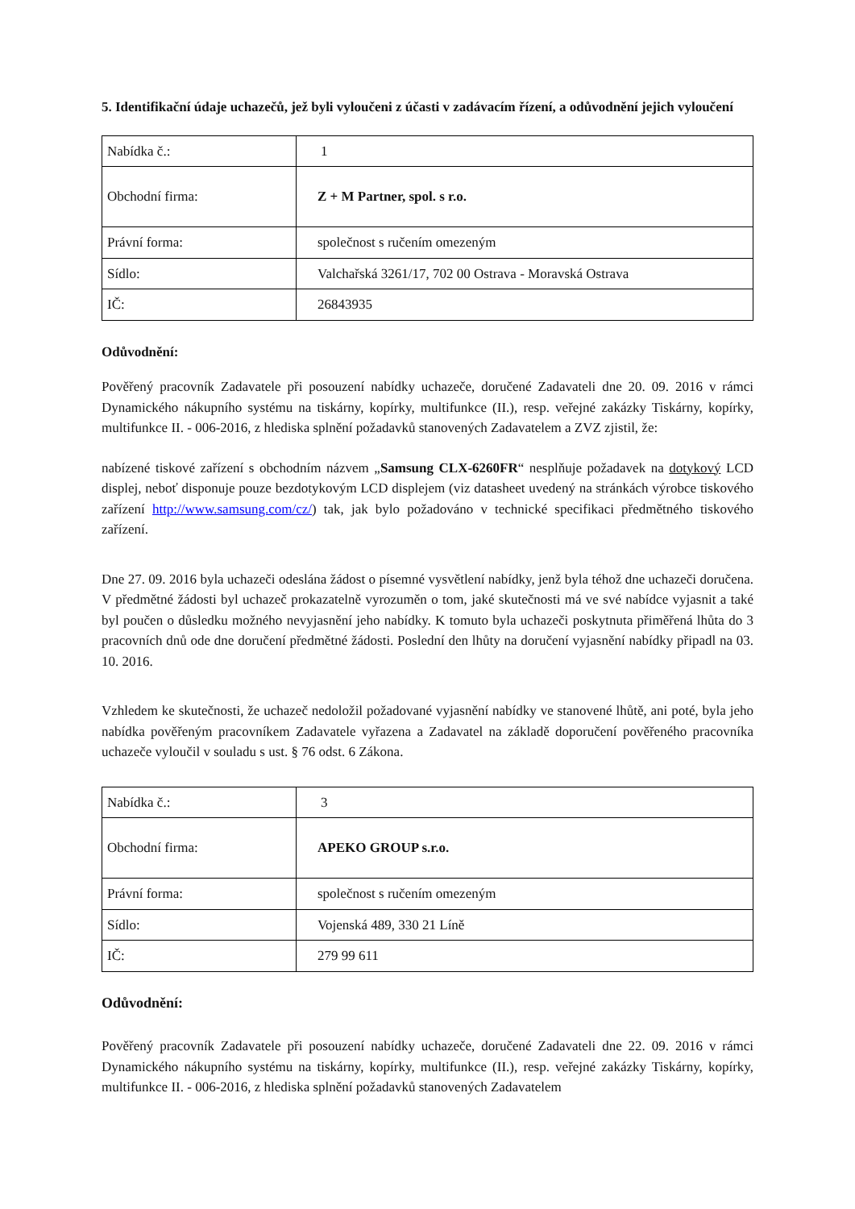5. Identifikační údaje uchazečů, jež byli vyloučeni z účasti v zadávacím řízení, a odůvodnění jejich vyloučení
| Nabídka č.: | 1 |
| Obchodní firma: | Z + M Partner, spol. s r.o. |
| Právní forma: | společnost s ručením omezeným |
| Sídlo: | Valchařská 3261/17, 702 00 Ostrava - Moravská Ostrava |
| IČ: | 26843935 |
Odůvodnění:
Pověřený pracovník Zadavatele při posouzení nabídky uchazeče, doručené Zadavateli dne 20. 09. 2016 v rámci Dynamického nákupního systému na tiskárny, kopírky, multifunkce (II.), resp. veřejné zakázky Tiskárny, kopírky, multifunkce II. - 006-2016, z hlediska splnění požadavků stanovených Zadavatelem a ZVZ zjistil, že:
nabízené tiskové zařízení s obchodním názvem „Samsung CLX-6260FR“ nesplňuje požadavek na dotykový LCD displej, neboť disponuje pouze bezdotykovým LCD displejem (viz datasheet uvedený na stránkách výrobce tiskového zařízení http://www.samsung.com/cz/) tak, jak bylo požadováno v technické specifikaci předmětného tiskového zařízení.
Dne 27. 09. 2016 byla uchazeči odeslána žádost o písemné vysvětlení nabídky, jenž byla téhož dne uchazeči doručena. V předmětné žádosti byl uchazeč prokazatelně vyrozuměn o tom, jaké skutečnosti má ve své nabídce vyjasnit a také byl poučen o důsledku možného nevyjasnění jeho nabídky. K tomuto byla uchazeči poskytnuta přiměřená lhůta do 3 pracovních dnů ode dne doručení předmětné žádosti. Poslední den lhůty na doručení vyjasnění nabídky připadl na 03. 10. 2016.
Vzhledem ke skutečnosti, že uchazeč nedoložil požadované vyjasnění nabídky ve stanovené lhůtě, ani poté, byla jeho nabídka pověřeným pracovníkem Zadavatele vyřazena a Zadavatel na základě doporučení pověřeného pracovníka uchazeče vyloučil v souladu s ust. § 76 odst. 6 Zákona.
| Nabídka č.: | 3 |
| Obchodní firma: | APEKO GROUP s.r.o. |
| Právní forma: | společnost s ručením omezeným |
| Sídlo: | Vojenská 489, 330 21 Líně |
| IČ: | 279 99 611 |
Odůvodnění:
Pověřený pracovník Zadavatele při posouzení nabídky uchazeče, doručené Zadavateli dne 22. 09. 2016 v rámci Dynamického nákupního systému na tiskárny, kopírky, multifunkce (II.), resp. veřejné zakázky Tiskárny, kopírky, multifunkce II. - 006-2016, z hlediska splnění požadavků stanovených Zadavatelem